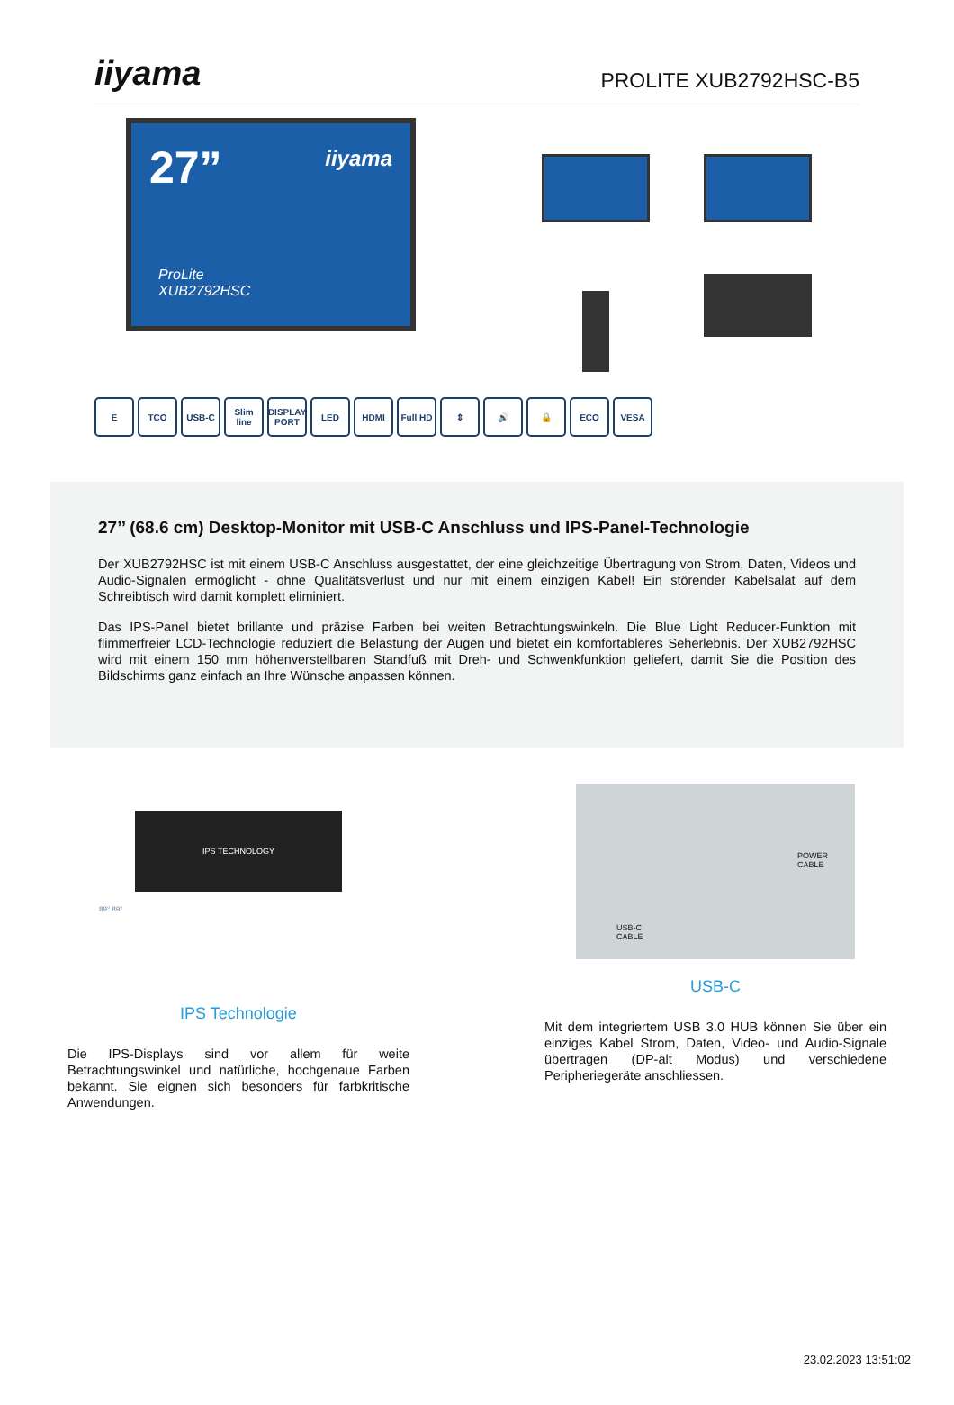iiyama
PROLITE XUB2792HSC-B5
27”
iiyama
ProLite
XUB2792HSC
E TCO USB-C Slim line DISPLAY PORT LED HDMI Full HD ⇕ 🔊 🔒 ECO VESA
27’’ (68.6 cm) Desktop-Monitor mit USB-C Anschluss und IPS-Panel-Technologie
Der XUB2792HSC ist mit einem USB-C Anschluss ausgestattet, der eine gleichzeitige Übertragung von Strom, Daten, Videos und Audio-Signalen ermöglicht - ohne Qualitätsverlust und nur mit einem einzigen Kabel! Ein störender Kabelsalat auf dem Schreibtisch wird damit komplett eliminiert.
Das IPS-Panel bietet brillante und präzise Farben bei weiten Betrachtungswinkeln. Die Blue Light Reducer-Funktion mit flimmerfreier LCD-Technologie reduziert die Belastung der Augen und bietet ein komfortableres Seherlebnis. Der XUB2792HSC wird mit einem 150 mm höhenverstellbaren Standfuß mit Dreh- und Schwenkfunktion geliefert, damit Sie die Position des Bildschirms ganz einfach an Ihre Wünsche anpassen können.
IPS TECHNOLOGY
89° 89°
IPS Technologie
Die IPS-Displays sind vor allem für weite Betrachtungswinkel und natürliche, hochgenaue Farben bekannt. Sie eignen sich besonders für farbkritische Anwendungen.
POWER
CABLE
USB-C
CABLE
USB-C
Mit dem integriertem USB 3.0 HUB können Sie über ein einziges Kabel Strom, Daten, Video- und Audio-Signale übertragen (DP-alt Modus) und verschiedene Peripheriegeräte anschliessen.
23.02.2023 13:51:02